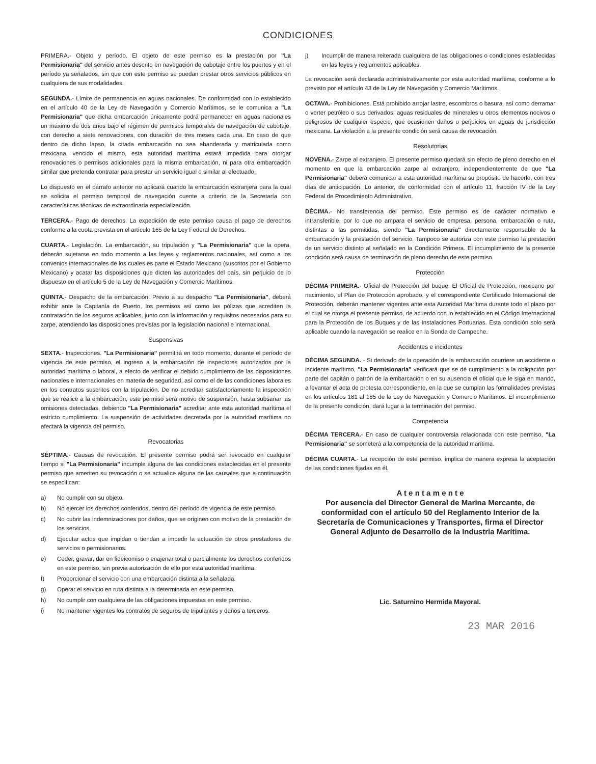CONDICIONES
PRIMERA.- Objeto y período. El objeto de este permiso es la prestación por "La Permisionaria" del servicio antes descrito en navegación de cabotaje entre los puertos y en el período ya señalados, sin que con este permiso se puedan prestar otros servicios públicos en cualquiera de sus modalidades.
SEGUNDA.- Límite de permanencia en aguas nacionales. De conformidad con lo establecido en el artículo 40 de la Ley de Navegación y Comercio Marítimos, se le comunica a "La Permisionaria" que dicha embarcación únicamente podrá permanecer en aguas nacionales un máximo de dos años bajo el régimen de permisos temporales de navegación de cabotaje, con derecho a siete renovaciones, con duración de tres meses cada una. En caso de que dentro de dicho lapso, la citada embarcación no sea abanderada y matriculada como mexicana, vencido el mismo, esta autoridad marítima estará impedida para otorgar renovaciones o permisos adicionales para la misma embarcación, ni para otra embarcación similar que pretenda contratar para prestar un servicio igual o similar al efectuado.
Lo dispuesto en el párrafo anterior no aplicará cuando la embarcación extranjera para la cual se solicita el permiso temporal de navegación cuente a criterio de la Secretaría con características técnicas de extraordinaria especialización.
TERCERA.- Pago de derechos. La expedición de este permiso causa el pago de derechos conforme a la cuota prevista en el artículo 165 de la Ley Federal de Derechos.
CUARTA.- Legislación. La embarcación, su tripulación y "La Permisionaria" que la opera, deberán sujetarse en todo momento a las leyes y reglamentos nacionales, así como a los convenios internacionales de los cuales es parte el Estado Mexicano (suscritos por el Gobierno Mexicano) y acatar las disposiciones que dicten las autoridades del país, sin perjuicio de lo dispuesto en el artículo 5 de la Ley de Navegación y Comercio Marítimos.
QUINTA.- Despacho de la embarcación. Previo a su despacho "La Permisionaria", deberá exhibir ante la Capitanía de Puerto, los permisos así como las pólizas que acrediten la contratación de los seguros aplicables, junto con la información y requisitos necesarios para su zarpe, atendiendo las disposiciones previstas por la legislación nacional e internacional.
Suspensivas
SEXTA.- Inspecciones. "La Permisionaria" permitirá en todo momento, durante el período de vigencia de este permiso, el ingreso a la embarcación de inspectores autorizados por la autoridad marítima o laboral, a efecto de verificar el debido cumplimiento de las disposiciones nacionales e internacionales en materia de seguridad, así como el de las condiciones laborales en los contratos suscritos con la tripulación. De no acreditar satisfactoriamente la inspección que se realice a la embarcación, este permiso será motivo de suspensión, hasta subsanar las omisiones detectadas, debiendo "La Permisionaria" acreditar ante esta autoridad marítima el estricto cumplimiento. La suspensión de actividades decretada por la autoridad marítima no afectará la vigencia del permiso.
Revocatorias
SÉPTIMA.- Causas de revocación. El presente permiso podrá ser revocado en cualquier tiempo si "La Permisionaria" incumple alguna de las condiciones establecidas en el presente permiso que ameriten su revocación o se actualice alguna de las causales que a continuación se especifican:
a) No cumplir con su objeto.
b) No ejercer los derechos conferidos, dentro del período de vigencia de este permiso.
c) No cubrir las indemnizaciones por daños, que se originen con motivo de la prestación de los servicios.
d) Ejecutar actos que impidan o tiendan a impedir la actuación de otros prestadores de servicios o permisionarios.
e) Ceder, gravar, dar en fideicomiso o enajenar total o parcialmente los derechos conferidos en este permiso, sin previa autorización de ello por esta autoridad marítima.
f) Proporcionar el servicio con una embarcación distinta a la señalada.
g) Operar el servicio en ruta distinta a la determinada en este permiso.
h) No cumplir con cualquiera de las obligaciones impuestas en este permiso.
i) No mantener vigentes los contratos de seguros de tripulantes y daños a terceros.
j) Incumplir de manera reiterada cualquiera de las obligaciones o condiciones establecidas en las leyes y reglamentos aplicables.
La revocación será declarada administrativamente por esta autoridad marítima, conforme a lo previsto por el artículo 43 de la Ley de Navegación y Comercio Marítimos.
OCTAVA.- Prohibiciones. Está prohibido arrojar lastre, escombros o basura, así como derramar o verter petróleo o sus derivados, aguas residuales de minerales u otros elementos nocivos o peligrosos de cualquier especie, que ocasionen daños o perjuicios en aguas de jurisdicción mexicana. La violación a la presente condición será causa de revocación.
Resolutorias
NOVENA.- Zarpe al extranjero. El presente permiso quedará sin efecto de pleno derecho en el momento en que la embarcación zarpe al extranjero, independientemente de que "La Permisionaria" deberá comunicar a esta autoridad marítima su propósito de hacerlo, con tres días de anticipación. Lo anterior, de conformidad con el artículo 11, fracción IV de la Ley Federal de Procedimiento Administrativo.
DÉCIMA.- No transferencia del permiso. Este permiso es de carácter normativo e intransferible, por lo que no ampara el servicio de empresa, persona, embarcación o ruta, distintas a las permitidas, siendo "La Permisionaria" directamente responsable de la embarcación y la prestación del servicio. Tampoco se autoriza con este permiso la prestación de un servicio distinto al señalado en la Condición Primera. El incumplimiento de la presente condición será causa de terminación de pleno derecho de este permiso.
Protección
DÉCIMA PRIMERA.- Oficial de Protección del buque. El Oficial de Protección, mexicano por nacimiento, el Plan de Protección aprobado, y el correspondiente Certificado Internacional de Protección, deberán mantener vigentes ante esta Autoridad Marítima durante todo el plazo por el cual se otorga el presente permiso, de acuerdo con lo establecido en el Código Internacional para la Protección de los Buques y de las Instalaciones Portuarias. Esta condición solo será aplicable cuando la navegación se realice en la Sonda de Campeche.
Accidentes e incidentes
DÉCIMA SEGUNDA. - Si derivado de la operación de la embarcación ocurriere un accidente o incidente marítimo, "La Permisionaria" verificará que se dé cumplimiento a la obligación por parte del capitán o patrón de la embarcación o en su ausencia el oficial que le siga en mando, a levantar el acta de protesta correspondiente, en la que se cumplan las formalidades previstas en los artículos 181 al 185 de la Ley de Navegación y Comercio Marítimos. El incumplimiento de la presente condición, dará lugar a la terminación del permiso.
Competencia
DÉCIMA TERCERA.- En caso de cualquier controversia relacionada con este permiso, "La Permisionaria" se someterá a la competencia de la autoridad marítima.
DÉCIMA CUARTA.- La recepción de este permiso, implica de manera expresa la aceptación de las condiciones fijadas en él.
A t e n t a m e n t e
Por ausencia del Director General de Marina Mercante, de conformidad con el artículo 50 del Reglamento Interior de la Secretaría de Comunicaciones y Transportes, firma el Director General Adjunto de Desarrollo de la Industria Marítima.
Lic. Saturnino Hermida Mayoral.
23 MAR 2016